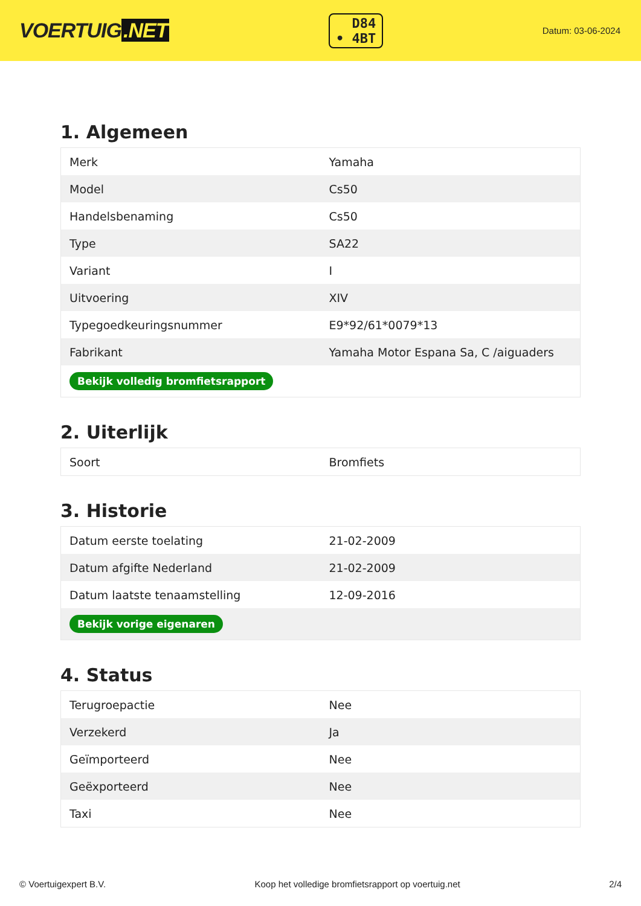VOERTUIG.NET
D84
• 4BT
Datum: 03-06-2024
1. Algemeen
| Merk | Yamaha |
| Model | Cs50 |
| Handelsbenaming | Cs50 |
| Type | SA22 |
| Variant | I |
| Uitvoering | XIV |
| Typegoedkeuringsnummer | E9*92/61*0079*13 |
| Fabrikant | Yamaha Motor Espana Sa, C /aiguaders |
| Bekijk volledig bromfietsrapport | |
2. Uiterlijk
| Soort | Bromfiets |
3. Historie
| Datum eerste toelating | 21-02-2009 |
| Datum afgifte Nederland | 21-02-2009 |
| Datum laatste tenaamstelling | 12-09-2016 |
| Bekijk vorige eigenaren | |
4. Status
| Terugroepactie | Nee |
| Verzekerd | Ja |
| Geïmporteerd | Nee |
| Geëxporteerd | Nee |
| Taxi | Nee |
© Voertuigexpert B.V. Koop het volledige bromfietsrapport op voertuig.net 2/4